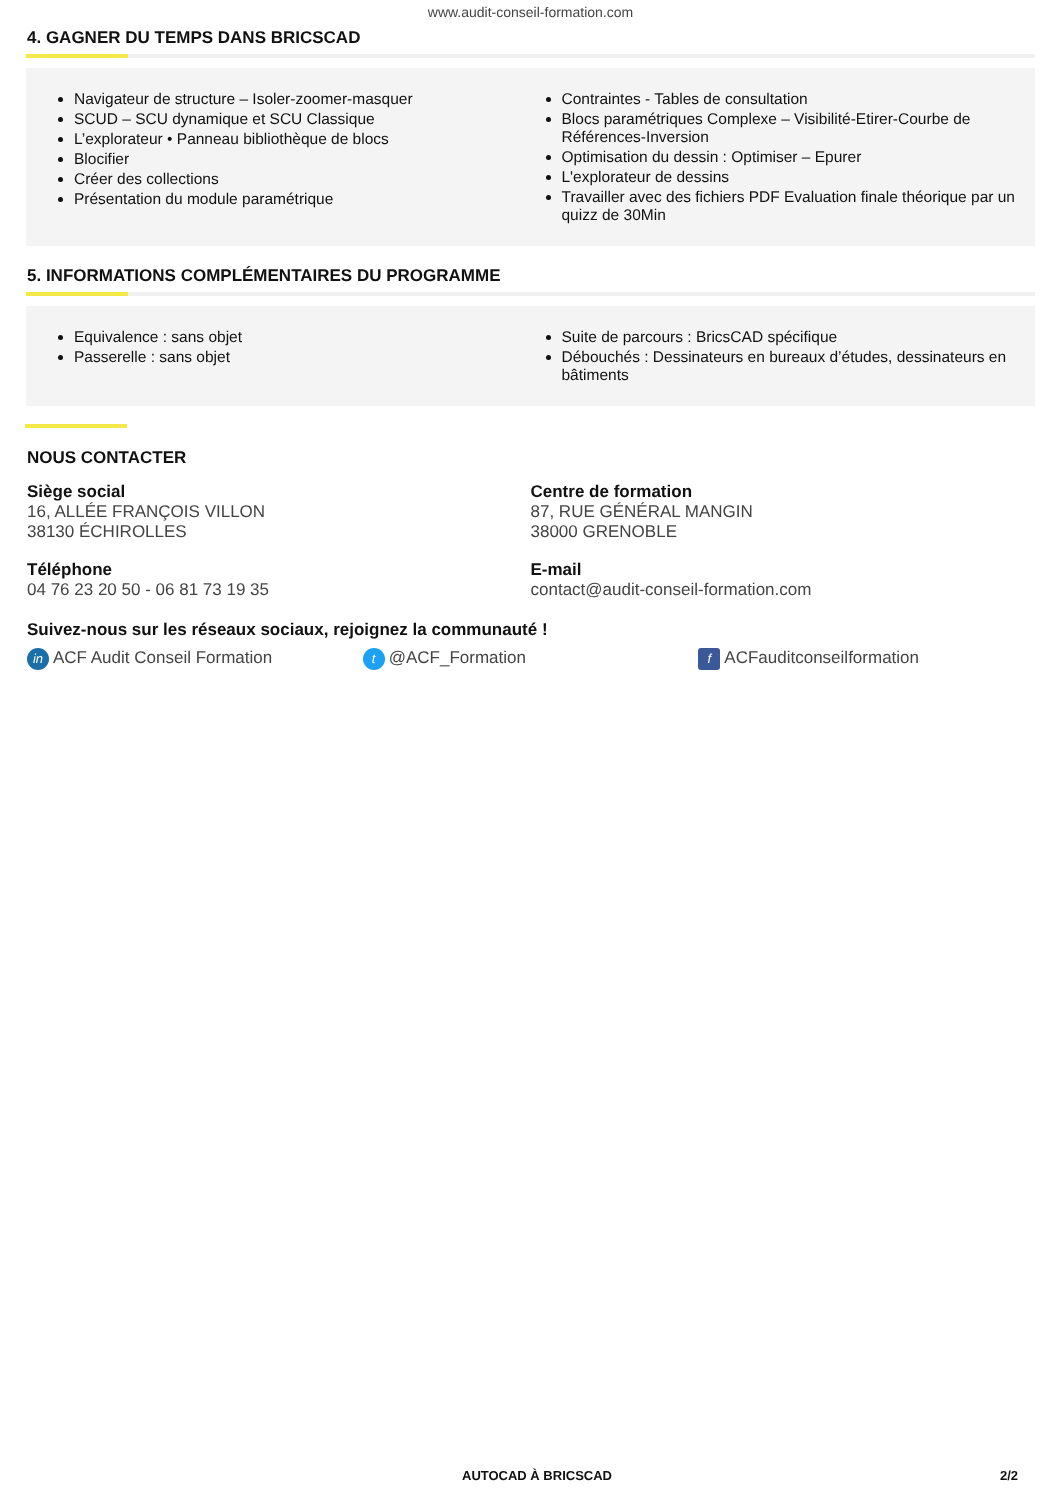www.audit-conseil-formation.com
4. GAGNER DU TEMPS DANS BRICSCAD
Navigateur de structure – Isoler-zoomer-masquer
SCUD – SCU dynamique et SCU Classique
L’explorateur • Panneau bibliothèque de blocs
Blocifier
Créer des collections
Présentation du module paramétrique
Contraintes - Tables de consultation
Blocs paramétriques Complexe – Visibilité-Etirer-Courbe de Références-Inversion
Optimisation du dessin : Optimiser – Epurer
L'explorateur de dessins
Travailler avec des fichiers PDF Evaluation finale théorique par un quizz de 30Min
5. INFORMATIONS COMPLÉMENTAIRES DU PROGRAMME
Equivalence : sans objet
Passerelle : sans objet
Suite de parcours : BricsCAD spécifique
Débouchés : Dessinateurs en bureaux d’études, dessinateurs en bâtiments
NOUS CONTACTER
Siège social
16, ALLÉE FRANÇOIS VILLON
38130 ÉCHIROLLES
Centre de formation
87, RUE GÉNÉRAL MANGIN
38000 GRENOBLE
Téléphone
04 76 23 20 50 - 06 81 73 19 35
E-mail
contact@audit-conseil-formation.com
Suivez-nous sur les réseaux sociaux, rejoignez la communauté !
in ACF Audit Conseil Formation t @ACF_Formation f ACFauditconseilformation
AUTOCAD À BRICSCAD 2/2